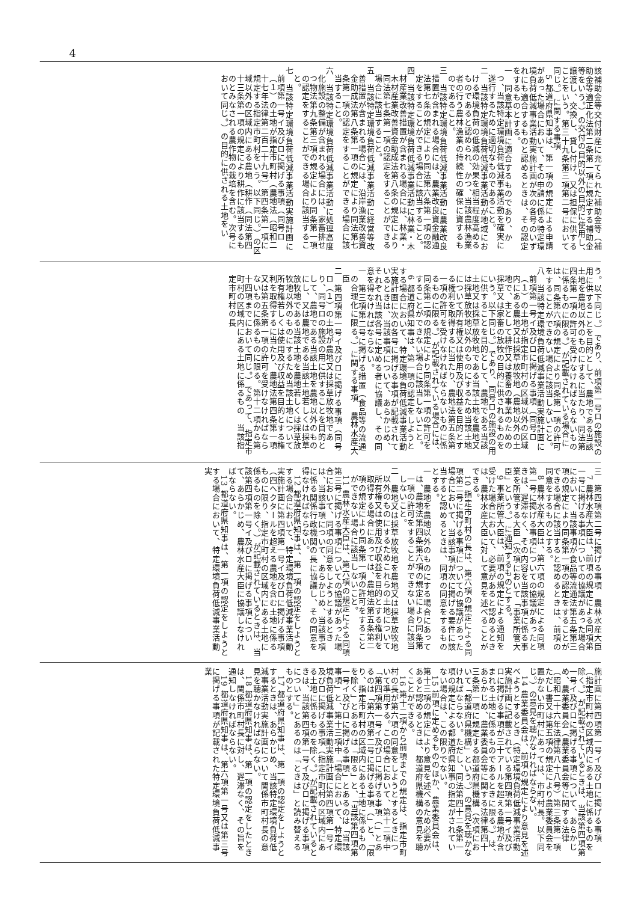4
該補助金等交付財産に充てられた補助金等（補助金等適正化法第二条第一項に規定する補助金等をいう。）の交付の目的以外の目的に使用し、譲渡し、交換し、貸し付け、又は担保に供することをいう。第三十九条第三項第二号において同じ。）に関する事項
5 都道府県知事は、第一項の規定による申請があった場合において、その申請に係る特定環境負荷低減事業活動実施計画が次の各号のいずれにも適合するものと認めるときは、その認定をするものとする。
一　同意基本計画に適合するものであり、かつ、当該特定環境負荷低減事業活動を確実に遂行するために適切なものであること。
二　当該特定環境負荷低減事業活動が地域における環境負荷の低減の効果を相当程度高めるものであると認められ、かつ、当該農林漁業者の行う農林漁業の持続性の確保に資するものであること。
三　当該特定環境負荷低減事業活動に農業改良措置が含まれる場合には、農業改良資金融通法第七条の規定により同法第六条第一項の認定をすることができる場合に該当すること。
四　当該特定環境負荷低減事業活動に林業・木材産業改善措置が含まれる場合には、林業・木材産業改善資金助成法第八条の規定により同法第七条第一項の認定をすることができる場合に該当すること。
五　当該特定環境負荷低減事業活動に経営等改善措置が含まれる場合には、沿岸漁業改善資金助成法第八条第一項の規定により同法第七条第一項の認定をすることができる場合に該当すること。
六　当該特定環境負荷低減事業活動に処理高度化施設の整備が含まれる場合には、家畜排せつ物法第九条第三項の規定により同条第一項の認定をすることができる場合に該当すること。
七　当該特定環境負荷低減事業活動実施計画に前項第一号イ及びロに掲げる事項（同号ロ（１）の土地が指定市町村（農地法（昭和二十七年法律第二百二十九号）第四条第一項に規定する指定市町村をいう。以下同じ。）の区域以外の区域内にある農地（耕作（同法第四十三条第一項の規定により耕作に該当するものとみなされる農作物の栽培を含む。次号において同じ。）の目的に供される土地をい
う。以下同じ。）であり、前項第一号ロの施設の用に供することを目的として、農地である当該土地を農地以外のものにするに当たり、同法第四条第一項の許可を受けなければならないものに係るものに限る。）が記載されている場合には、同条第六項の規定により同条第一項の許可をすることができない場合に該当しないこと。
八　当該特定環境負荷低減事業活動実施計画に前項第一号イ及びロに掲げる事項（同号ロ（１）の土地が指定市町村の区域以外の区域内にある農地又は採草放牧地（農地以外の土地で、主として耕作又は養畜の事業のための採草又は家畜の放牧の目的に供されるものをいう。以下同じ。）であり、同号ロの施設の用に供することを目的として、農地である当該土地又は採草放牧地である当該土地を農地又は採草放牧地以外のものにするため当該土地について所有権又は使用及び収益を目的とする権利を取得するに当たり、農地法第五条第一項の許可を受けなければならないものに係るものに限る。）が記載されている場合には、同条第二項の規定により同条第一項の許可をすることができない場合に該当しないこと。
6 都道府県知事は、第一項の認定をしようとする場合において、特定環境負荷低減事業活動実施計画に次の各号に掲げる事項が記載されているときは、当該事項について、あらかじめ、それぞれ当該各号に定める者に協議し、その同意を得なければならない。
一　第三項第二号に掲げる措置（食品等の流通の合理化に限る。）に関する事項　農林水産大臣
二　第四項第一号イ及びロに掲げる事項（同号ロ（１）の土地が農地又は採草放牧地であり、同号ロの施設の用に供することを目的として、農地である当該土地を農地以外のものにし、又は農地である当該土地若しくは採草放牧地である当該土地を農地若しくは採草放牧地以外のものにするため当該土地について所有権若しくは使用及び収益を目的とする権利を取得するに当たり、農地法第四条第一項又は第五条第一項の許可を受けなければならないものに係るものに限る。第十二項から第十四項までにおいて同じ。）であって、指定市町村の区域内にある土地に係るもの　当該指定市町村の長
三　第四項第二号に掲げる事項　農林水産大臣
7 農林水産大臣は、前項の規定による同項第一号に掲げる事項についての協議があった場合において、当該事項が食品等流通法第五条第三項の規定により同条第一項の認定をすることができる場合に該当すると認めるときは、前項の同意をするものとする。
8 農林水産大臣は、第六項の規定による同項第一号に掲げる事項についての協議があったときは、遅滞なく、その内容を当該事項に係る事業を所管する大臣（次項において「事業所管大臣」という。）に通知するものとする。
9 事業所管大臣は、前項の規定による通知を受けた場合において、必要があると認めるときは、農林水産大臣に対して意見を述べることができる。
10 指定市町村の長は、第六項の規定による同項第二号に掲げる事項についての協議があった場合において、当該事項が次に掲げる要件に該当すると認めるときは、同項の同意をするものとする。
一　農地を農地以外のものにする場合にあっては、農地法第四条第六項の規定により同条第一項の許可をすることができない場合に該当しないこと。
二　農地又は採草放牧地を農地又は採草放牧地以外のものにするためこれらの土地について所有権又は使用及び収益を目的とする権利を取得する場合にあっては、農地法第五条第二項の規定により同条第一項の許可をすることができない場合に該当しないこと。
11 農林水産大臣は、第六項の規定による同項第三号に掲げる事項についての協議があった場合において、同項の同意をしようとするときは、当該事項について、あらかじめ、当該事項に係る関係行政機関の長に協議し、その同意を得なければならない。
12 都道府県知事は、第一項の認定をしようとする場合において、特定環境負荷低減事業活動実施計画に第四項第一号イ及びロに掲げる事項（四ヘクタールを超える農地を含む土地に係るものに限り、指定市町村の区域内にある土地に係るものを除く。）が記載されているときは、当該第四項第一号イ及びロに掲げる事項について、あらかじめ、農林水産大臣に協議しなければならない。
13 都道府県知事は、第一項の認定をしようとする場合において、特定環境負荷低減事業活動実
施計画に第四項第一号イ及びロに掲げる事項（指定市町村の区域内にある土地に係るものを除く。）が記載されているときは、当該第四項第一号イ及びロに掲げる事項について、あらかじめ、農業委員会（農業委員会等に関する法律（昭和二十六年法律第八十八号）第三条第一項ただし書又は第五項の規定により農業委員会を置かない市町村にあっては、市町村長。以下同じ。）の意見を聴かなければならない。
14 農業委員会は、前項の規定により意見を述べようとするとき（特定環境負荷低減事業活動実施計画に記載されている第四項第一号イ及びロに掲げる事項が三十アールを超える農地が含まれる土地に係るものであるときに限る。）は、あらかじめ、農業委員会等に関する法律第四十三条第一項に規定する都道府県機構（次項において「都道府県機構」という。）の意見を聴かなければならない。ただし、同法第四十二条第一項の規定による都道府県知事の指定がされていない場合は、この限りでない。
15 前項に定めるもののほか、農業委員会は、第十三項の規定により意見を述べるため必要があると認めるときは、都道府県機構の意見を聴くことができる。
16 第十二項から前項までの規定は、指定市町村の長が第六項の同意をしようとするときについて準用する。この場合において、第十二項中「第四項第一号イ及びロに掲げる事項（」とあるのは「第六項第二号に掲げる事項（」と、「限り、指定市町村の区域内にある土地に係るものを除く」とあるのは「限る」と、「当該第四項第一号イ及びロに掲げる事項」とあるのは「当該事項」と、第十三項中「場合において、特定環境負荷低減事業活動実施計画に第四項第一号イ及びロに掲げる事項（指定市町村の区域内にある土地に係るものを除く。）が記載されているときは、当該第四項第一号イ及びロに掲げる事項について」とあるのは「ときは」と読み替えるものとする。
17 都道府県知事は、第一項の認定をしようとするときは、あらかじめ、当該特定環境負荷低減事業活動実施計画について関係市町村長の意見を聴かなければならない。
18 都道府県知事は、第一項の認定をしたときは、関係市町村長に対し、遅滞なく、その旨を通知しなければならない。
19 都道府県知事は、第六項第一号又は第三号に掲げる事項が記載された特定環境負荷低減事業